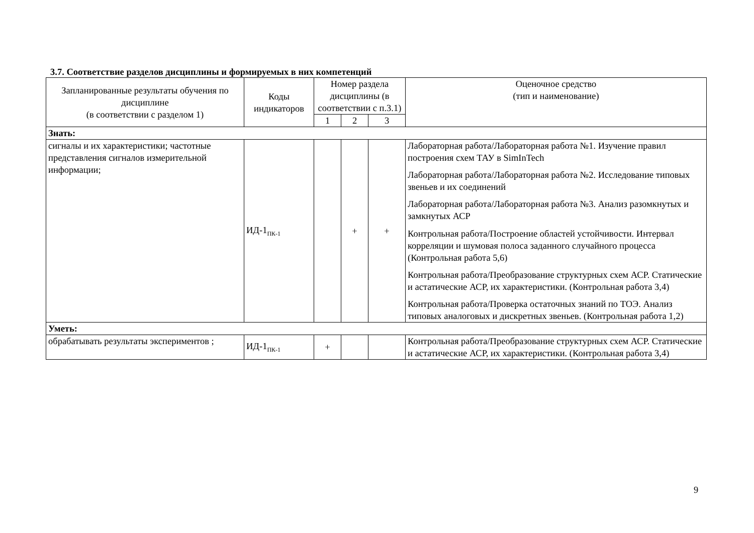3.7. Соответствие разделов дисциплины и формируемых в них компетенций
| Запланированные результаты обучения по дисциплине (в соответствии с разделом 1) | Коды индикаторов | Номер раздела дисциплины (в соответствии с п.3.1) | | | Оценочное средство (тип и наименование) |
| --- | --- | --- | --- | --- | --- |
| | | 1 | 2 | 3 | |
| Знать: | | | | | |
| сигналы и их характеристики; частотные представления сигналов измерительной информации; | ИД-1<sub>ПК-1</sub> | | + | + | Лабораторная работа/Лабораторная работа №1. Изучение правил построения схем ТАУ в SimInTech Лабораторная работа/Лабораторная работа №2. Исследование типовых звеньев и их соединений Лабораторная работа/Лабораторная работа №3. Анализ разомкнутых и замкнутых АСР Контрольная работа/Построение областей устойчивости. Интервал корреляции и шумовая полоса заданного случайного процесса (Контрольная работа 5,6) Контрольная работа/Преобразование структурных схем АСР. Статические и астатические АСР, их характеристики. (Контрольная работа 3,4) Контрольная работа/Проверка остаточных знаний по ТОЭ. Анализ типовых аналоговых и дискретных звеньев. (Контрольная работа 1,2) |
| Уметь: | | | | | |
| обрабатывать результаты экспериментов ; | ИД-1<sub>ПК-1</sub> | + | | | Контрольная работа/Преобразование структурных схем АСР. Статические и астатические АСР, их характеристики. (Контрольная работа 3,4) |
9